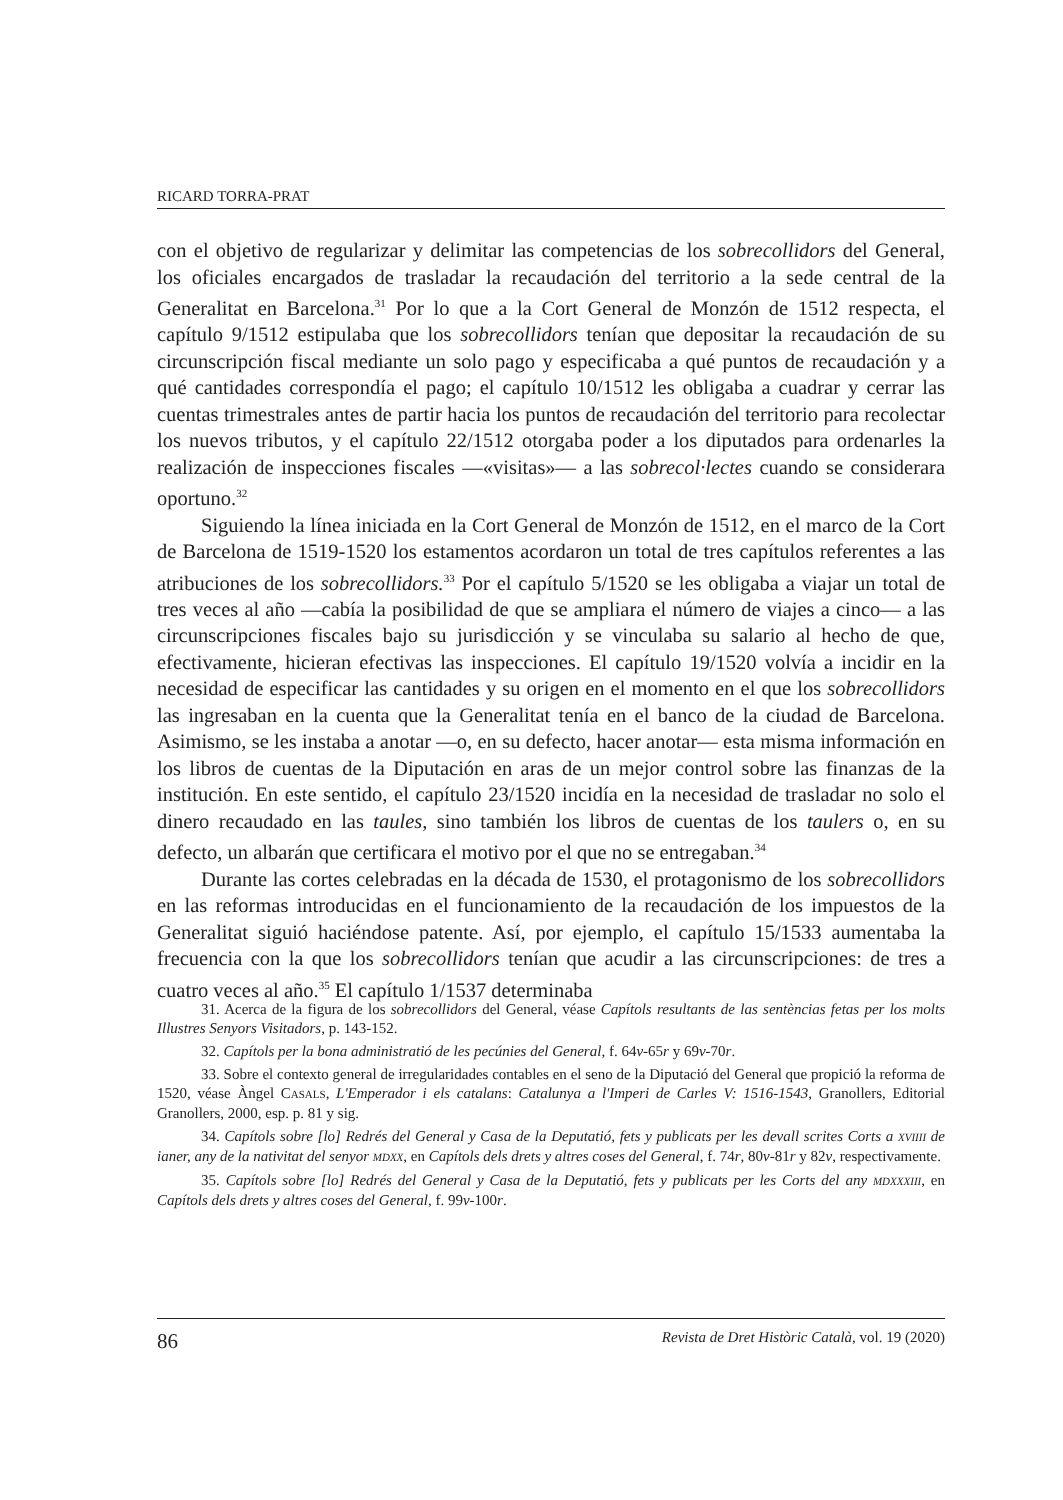RICARD TORRA-PRAT
con el objetivo de regularizar y delimitar las competencias de los sobrecollidors del General, los oficiales encargados de trasladar la recaudación del territorio a la sede central de la Generalitat en Barcelona.<sup>31</sup> Por lo que a la Cort General de Monzón de 1512 respecta, el capítulo 9/1512 estipulaba que los sobrecollidors tenían que depositar la recaudación de su circunscripción fiscal mediante un solo pago y especificaba a qué puntos de recaudación y a qué cantidades correspondía el pago; el capítulo 10/1512 les obligaba a cuadrar y cerrar las cuentas trimestrales antes de partir hacia los puntos de recaudación del territorio para recolectar los nuevos tributos, y el capítulo 22/1512 otorgaba poder a los diputados para ordenarles la realización de inspecciones fiscales —«visitas»— a las sobrecol·lectes cuando se considerara oportuno.<sup>32</sup>
Siguiendo la línea iniciada en la Cort General de Monzón de 1512, en el marco de la Cort de Barcelona de 1519-1520 los estamentos acordaron un total de tres capítulos referentes a las atribuciones de los sobrecollidors.<sup>33</sup> Por el capítulo 5/1520 se les obligaba a viajar un total de tres veces al año —cabía la posibilidad de que se ampliara el número de viajes a cinco— a las circunscripciones fiscales bajo su jurisdicción y se vinculaba su salario al hecho de que, efectivamente, hicieran efectivas las inspecciones. El capítulo 19/1520 volvía a incidir en la necesidad de especificar las cantidades y su origen en el momento en el que los sobrecollidors las ingresaban en la cuenta que la Generalitat tenía en el banco de la ciudad de Barcelona. Asimismo, se les instaba a anotar —o, en su defecto, hacer anotar— esta misma información en los libros de cuentas de la Diputación en aras de un mejor control sobre las finanzas de la institución. En este sentido, el capítulo 23/1520 incidía en la necesidad de trasladar no solo el dinero recaudado en las taules, sino también los libros de cuentas de los taulers o, en su defecto, un albarán que certificara el motivo por el que no se entregaban.<sup>34</sup>
Durante las cortes celebradas en la década de 1530, el protagonismo de los sobrecollidors en las reformas introducidas en el funcionamiento de la recaudación de los impuestos de la Generalitat siguió haciéndose patente. Así, por ejemplo, el capítulo 15/1533 aumentaba la frecuencia con la que los sobrecollidors tenían que acudir a las circunscripciones: de tres a cuatro veces al año.<sup>35</sup> El capítulo 1/1537 determinaba
31. Acerca de la figura de los sobrecollidors del General, véase Capítols resultants de las sentèncias fetas per los molts Illustres Senyors Visitadors, p. 143-152.
32. Capítols per la bona administratió de les pecúnies del General, f. 64v-65r y 69v-70r.
33. Sobre el contexto general de irregularidades contables en el seno de la Diputació del General que propició la reforma de 1520, véase Àngel CASALS, L'Emperador i els catalans: Catalunya a l'Imperi de Carles V: 1516-1543, Granollers, Editorial Granollers, 2000, esp. p. 81 y sig.
34. Capítols sobre [lo] Redrés del General y Casa de la Deputatió, fets y publicats per les devall scrites Corts a XVIIII de ianer, any de la nativitat del senyor MDXX, en Capítols dels drets y altres coses del General, f. 74r, 80v-81r y 82v, respectivamente.
35. Capítols sobre [lo] Redrés del General y Casa de la Deputatió, fets y publicats per les Corts del any MDXXXIII, en Capítols dels drets y altres coses del General, f. 99v-100r.
86 Revista de Dret Històric Català, vol. 19 (2020)